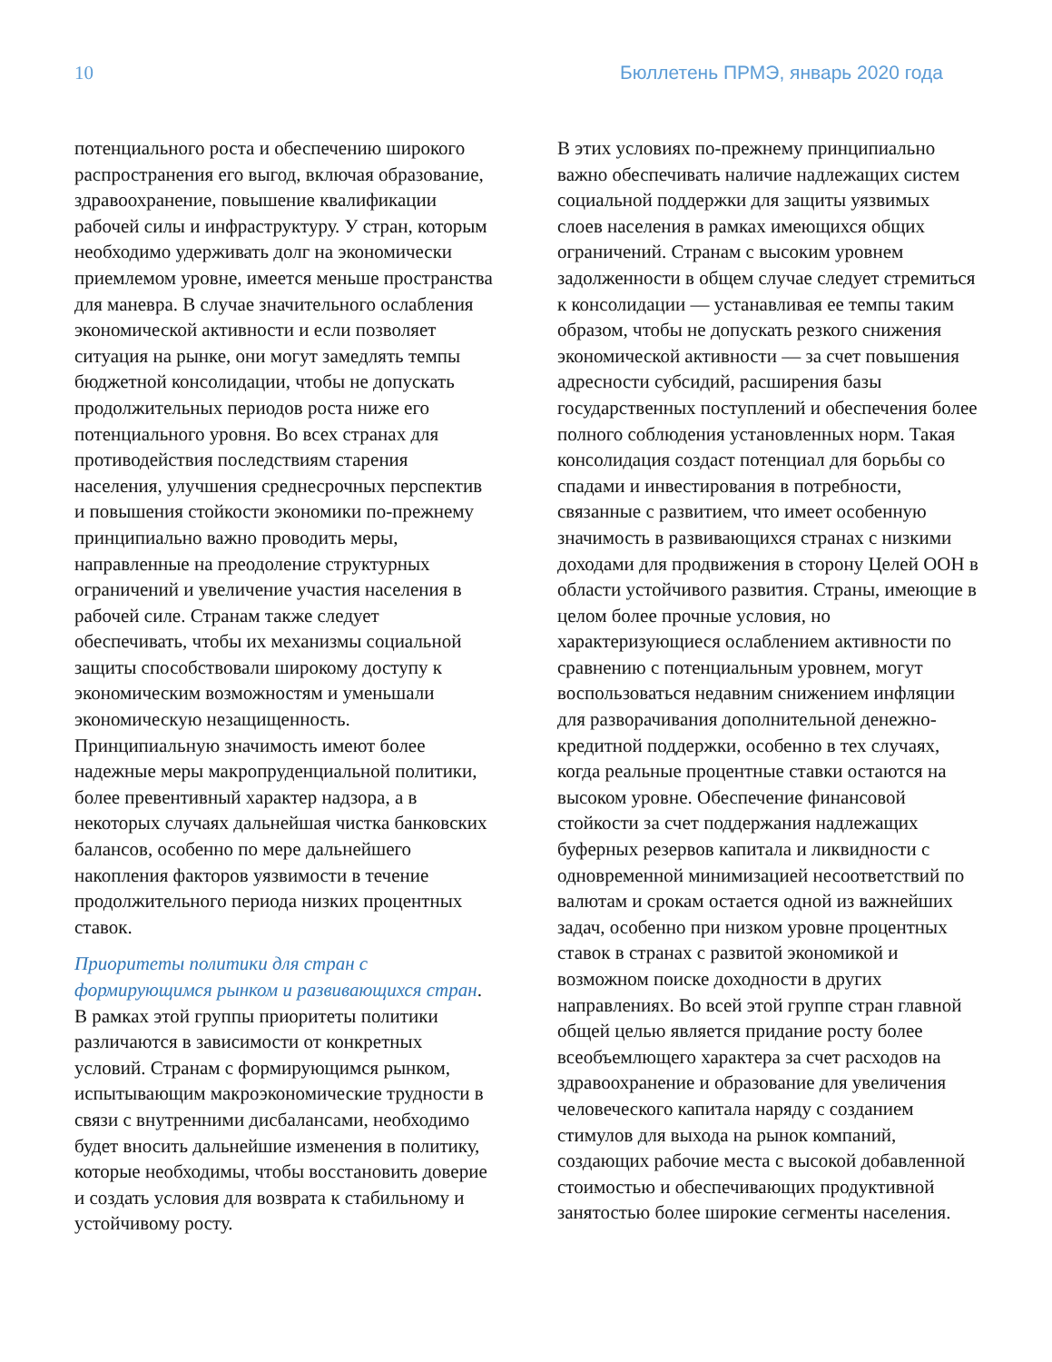10 Бюллетень ПРМЭ, январь 2020 года
потенциального роста и обеспечению широкого распространения его выгод, включая образование, здравоохранение, повышение квалификации рабочей силы и инфраструктуру. У стран, которым необходимо удерживать долг на экономически приемлемом уровне, имеется меньше пространства для маневра. В случае значительного ослабления экономической активности и если позволяет ситуация на рынке, они могут замедлять темпы бюджетной консолидации, чтобы не допускать продолжительных периодов роста ниже его потенциального уровня. Во всех странах для противодействия последствиям старения населения, улучшения среднесрочных перспектив и повышения стойкости экономики по-прежнему принципиально важно проводить меры, направленные на преодоление структурных ограничений и увеличение участия населения в рабочей силе. Странам также следует обеспечивать, чтобы их механизмы социальной защиты способствовали широкому доступу к экономическим возможностям и уменьшали экономическую незащищенность. Принципиальную значимость имеют более надежные меры макропруденциальной политики, более превентивный характер надзора, а в некоторых случаях дальнейшая чистка банковских балансов, особенно по мере дальнейшего накопления факторов уязвимости в течение продолжительного периода низких процентных ставок.
Приоритеты политики для стран с формирующимся рынком и развивающихся стран. В рамках этой группы приоритеты политики различаются в зависимости от конкретных условий. Странам с формирующимся рынком, испытывающим макроэкономические трудности в связи с внутренними дисбалансами, необходимо будет вносить дальнейшие изменения в политику, которые необходимы, чтобы восстановить доверие и создать условия для возврата к стабильному и устойчивому росту.
В этих условиях по-прежнему принципиально важно обеспечивать наличие надлежащих систем социальной поддержки для защиты уязвимых слоев населения в рамках имеющихся общих ограничений. Странам с высоким уровнем задолженности в общем случае следует стремиться к консолидации — устанавливая ее темпы таким образом, чтобы не допускать резкого снижения экономической активности — за счет повышения адресности субсидий, расширения базы государственных поступлений и обеспечения более полного соблюдения установленных норм. Такая консолидация создаст потенциал для борьбы со спадами и инвестирования в потребности, связанные с развитием, что имеет особенную значимость в развивающихся странах с низкими доходами для продвижения в сторону Целей ООН в области устойчивого развития. Страны, имеющие в целом более прочные условия, но характеризующиеся ослаблением активности по сравнению с потенциальным уровнем, могут воспользоваться недавним снижением инфляции для разворачивания дополнительной денежно-кредитной поддержки, особенно в тех случаях, когда реальные процентные ставки остаются на высоком уровне. Обеспечение финансовой стойкости за счет поддержания надлежащих буферных резервов капитала и ликвидности с одновременной минимизацией несоответствий по валютам и срокам остается одной из важнейших задач, особенно при низком уровне процентных ставок в странах с развитой экономикой и возможном поиске доходности в других направлениях. Во всей этой группе стран главной общей целью является придание росту более всеобъемлющего характера за счет расходов на здравоохранение и образование для увеличения человеческого капитала наряду с созданием стимулов для выхода на рынок компаний, создающих рабочие места с высокой добавленной стоимостью и обеспечивающих продуктивной занятостью более широкие сегменты населения.